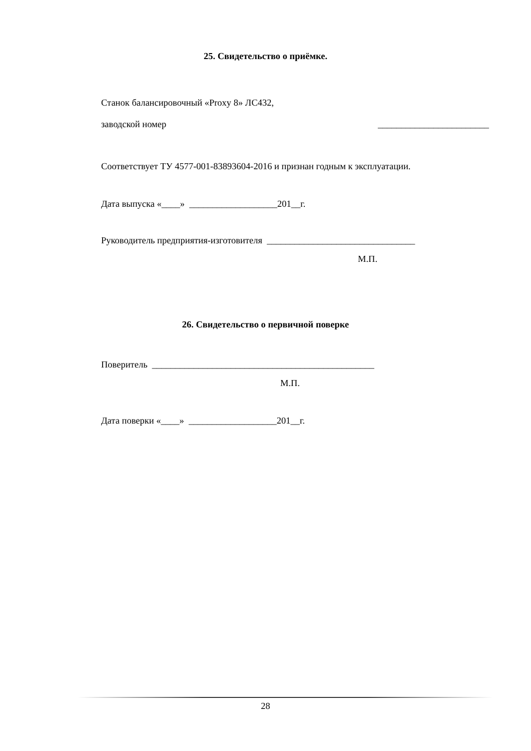25. Свидетельство о приёмке.
Станок балансировочный «Proxy 8» ЛС432,
заводской номер ________________________
Соответствует ТУ 4577-001-83893604-2016 и признан годным к эксплуатации.
Дата выпуска «____» ___________________201__г.
Руководитель предприятия-изготовителя ________________________________
М.П.
26. Свидетельство о первичной поверке
Поверитель ________________________________________________
М.П.
Дата поверки «____» ___________________201__г.
28